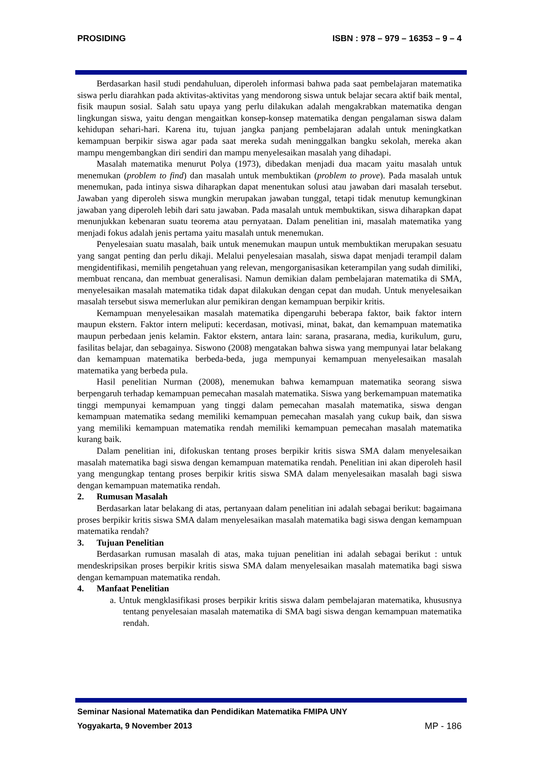PROSIDING ISBN : 978 – 979 – 16353 – 9 – 4
Berdasarkan hasil studi pendahuluan, diperoleh informasi bahwa pada saat pembelajaran matematika siswa perlu diarahkan pada aktivitas-aktivitas yang mendorong siswa untuk belajar secara aktif baik mental, fisik maupun sosial. Salah satu upaya yang perlu dilakukan adalah mengakrabkan matematika dengan lingkungan siswa, yaitu dengan mengaitkan konsep-konsep matematika dengan pengalaman siswa dalam kehidupan sehari-hari. Karena itu, tujuan jangka panjang pembelajaran adalah untuk meningkatkan kemampuan berpikir siswa agar pada saat mereka sudah meninggalkan bangku sekolah, mereka akan mampu mengembangkan diri sendiri dan mampu menyelesaikan masalah yang dihadapi.
Masalah matematika menurut Polya (1973), dibedakan menjadi dua macam yaitu masalah untuk menemukan (problem to find) dan masalah untuk membuktikan (problem to prove). Pada masalah untuk menemukan, pada intinya siswa diharapkan dapat menentukan solusi atau jawaban dari masalah tersebut. Jawaban yang diperoleh siswa mungkin merupakan jawaban tunggal, tetapi tidak menutup kemungkinan jawaban yang diperoleh lebih dari satu jawaban. Pada masalah untuk membuktikan, siswa diharapkan dapat menunjukkan kebenaran suatu teorema atau pernyataan. Dalam penelitian ini, masalah matematika yang menjadi fokus adalah jenis pertama yaitu masalah untuk menemukan.
Penyelesaian suatu masalah, baik untuk menemukan maupun untuk membuktikan merupakan sesuatu yang sangat penting dan perlu dikaji. Melalui penyelesaian masalah, siswa dapat menjadi terampil dalam mengidentifikasi, memilih pengetahuan yang relevan, mengorganisasikan keterampilan yang sudah dimiliki, membuat rencana, dan membuat generalisasi. Namun demikian dalam pembelajaran matematika di SMA, menyelesaikan masalah matematika tidak dapat dilakukan dengan cepat dan mudah. Untuk menyelesaikan masalah tersebut siswa memerlukan alur pemikiran dengan kemampuan berpikir kritis.
Kemampuan menyelesaikan masalah matematika dipengaruhi beberapa faktor, baik faktor intern maupun ekstern. Faktor intern meliputi: kecerdasan, motivasi, minat, bakat, dan kemampuan matematika maupun perbedaan jenis kelamin. Faktor ekstern, antara lain: sarana, prasarana, media, kurikulum, guru, fasilitas belajar, dan sebagainya. Siswono (2008) mengatakan bahwa siswa yang mempunyai latar belakang dan kemampuan matematika berbeda-beda, juga mempunyai kemampuan menyelesaikan masalah matematika yang berbeda pula.
Hasil penelitian Nurman (2008), menemukan bahwa kemampuan matematika seorang siswa berpengaruh terhadap kemampuan pemecahan masalah matematika. Siswa yang berkemampuan matematika tinggi mempunyai kemampuan yang tinggi dalam pemecahan masalah matematika, siswa dengan kemampuan matematika sedang memiliki kemampuan pemecahan masalah yang cukup baik, dan siswa yang memiliki kemampuan matematika rendah memiliki kemampuan pemecahan masalah matematika kurang baik.
Dalam penelitian ini, difokuskan tentang proses berpikir kritis siswa SMA dalam menyelesaikan masalah matematika bagi siswa dengan kemampuan matematika rendah. Penelitian ini akan diperoleh hasil yang mengungkap tentang proses berpikir kritis siswa SMA dalam menyelesaikan masalah bagi siswa dengan kemampuan matematika rendah.
2. Rumusan Masalah
Berdasarkan latar belakang di atas, pertanyaan dalam penelitian ini adalah sebagai berikut: bagaimana proses berpikir kritis siswa SMA dalam menyelesaikan masalah matematika bagi siswa dengan kemampuan matematika rendah?
3. Tujuan Penelitian
Berdasarkan rumusan masalah di atas, maka tujuan penelitian ini adalah sebagai berikut : untuk mendeskripsikan proses berpikir kritis siswa SMA dalam menyelesaikan masalah matematika bagi siswa dengan kemampuan matematika rendah.
4. Manfaat Penelitian
a. Untuk mengklasifikasi proses berpikir kritis siswa dalam pembelajaran matematika, khususnya tentang penyelesaian masalah matematika di SMA bagi siswa dengan kemampuan matematika rendah.
Seminar Nasional Matematika dan Pendidikan Matematika FMIPA UNY
Yogyakarta, 9 November 2013 MP - 186